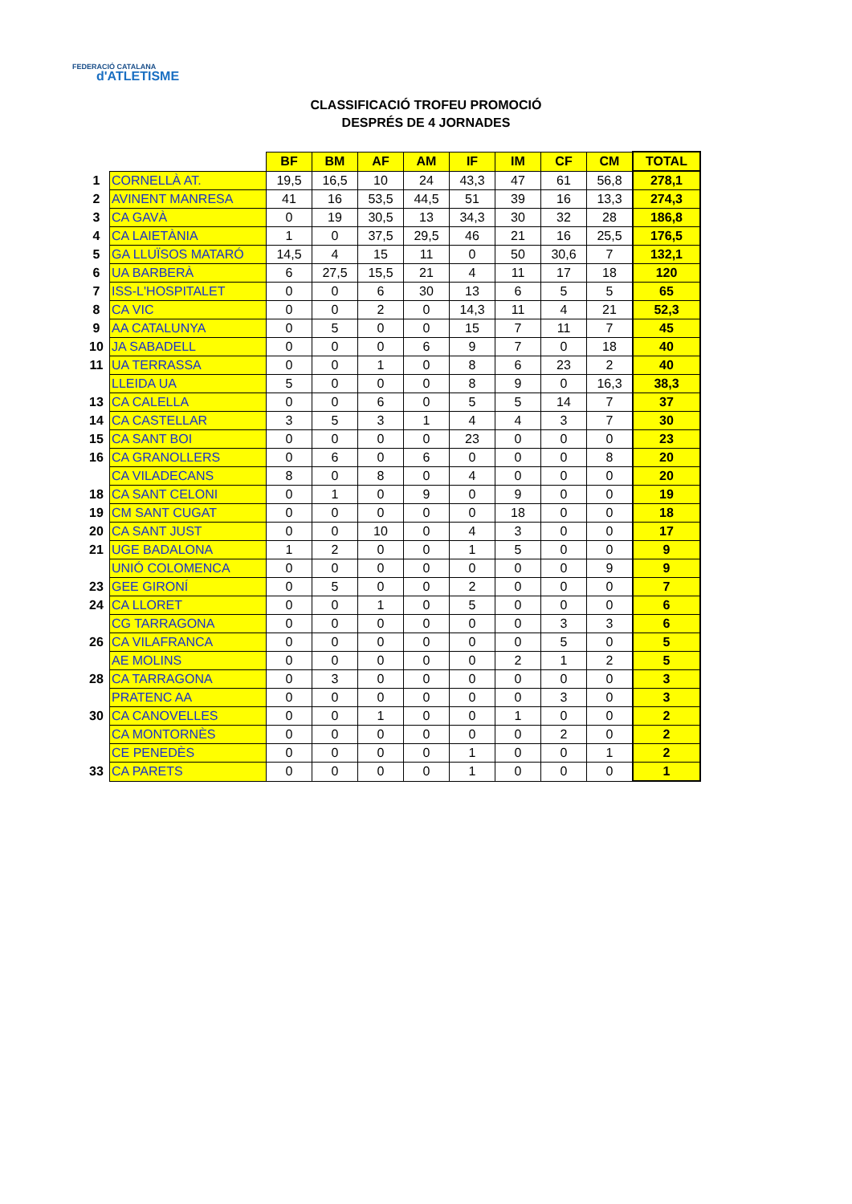FEDERACIÓ CATALANA
d'ATLETISME
CLASSIFICACIÓ TROFEU PROMOCIÓ
DESPRÉS DE 4 JORNADES
| | | BF | BM | AF | AM | IF | IM | CF | CM | TOTAL |
| 1 | CORNELLÀ AT. | 19,5 | 16,5 | 10 | 24 | 43,3 | 47 | 61 | 56,8 | 278,1 |
| 2 | AVINENT MANRESA | 41 | 16 | 53,5 | 44,5 | 51 | 39 | 16 | 13,3 | 274,3 |
| 3 | CA GAVÀ | 0 | 19 | 30,5 | 13 | 34,3 | 30 | 32 | 28 | 186,8 |
| 4 | CA LAIETÀNIA | 1 | 0 | 37,5 | 29,5 | 46 | 21 | 16 | 25,5 | 176,5 |
| 5 | GA LLUÏSOS MATARÓ | 14,5 | 4 | 15 | 11 | 0 | 50 | 30,6 | 7 | 132,1 |
| 6 | UA BARBERÀ | 6 | 27,5 | 15,5 | 21 | 4 | 11 | 17 | 18 | 120 |
| 7 | ISS-L'HOSPITALET | 0 | 0 | 6 | 30 | 13 | 6 | 5 | 5 | 65 |
| 8 | CA VIC | 0 | 0 | 2 | 0 | 14,3 | 11 | 4 | 21 | 52,3 |
| 9 | AA CATALUNYA | 0 | 5 | 0 | 0 | 15 | 7 | 11 | 7 | 45 |
| 10 | JA SABADELL | 0 | 0 | 0 | 6 | 9 | 7 | 0 | 18 | 40 |
| 11 | UA TERRASSA | 0 | 0 | 1 | 0 | 8 | 6 | 23 | 2 | 40 |
| | LLEIDA UA | 5 | 0 | 0 | 0 | 8 | 9 | 0 | 16,3 | 38,3 |
| 13 | CA CALELLA | 0 | 0 | 6 | 0 | 5 | 5 | 14 | 7 | 37 |
| 14 | CA CASTELLAR | 3 | 5 | 3 | 1 | 4 | 4 | 3 | 7 | 30 |
| 15 | CA SANT BOI | 0 | 0 | 0 | 0 | 23 | 0 | 0 | 0 | 23 |
| 16 | CA GRANOLLERS | 0 | 6 | 0 | 6 | 0 | 0 | 0 | 8 | 20 |
| | CA VILADECANS | 8 | 0 | 8 | 0 | 4 | 0 | 0 | 0 | 20 |
| 18 | CA SANT CELONI | 0 | 1 | 0 | 9 | 0 | 9 | 0 | 0 | 19 |
| 19 | CM SANT CUGAT | 0 | 0 | 0 | 0 | 0 | 18 | 0 | 0 | 18 |
| 20 | CA SANT JUST | 0 | 0 | 10 | 0 | 4 | 3 | 0 | 0 | 17 |
| 21 | UGE BADALONA | 1 | 2 | 0 | 0 | 1 | 5 | 0 | 0 | 9 |
| | UNIÓ COLOMENCA | 0 | 0 | 0 | 0 | 0 | 0 | 0 | 9 | 9 |
| 23 | GEE GIRONÍ | 0 | 5 | 0 | 0 | 2 | 0 | 0 | 0 | 7 |
| 24 | CA LLORET | 0 | 0 | 1 | 0 | 5 | 0 | 0 | 0 | 6 |
| | CG TARRAGONA | 0 | 0 | 0 | 0 | 0 | 0 | 3 | 3 | 6 |
| 26 | CA VILAFRANCA | 0 | 0 | 0 | 0 | 0 | 0 | 5 | 0 | 5 |
| | AE MOLINS | 0 | 0 | 0 | 0 | 0 | 2 | 1 | 2 | 5 |
| 28 | CA TARRAGONA | 0 | 3 | 0 | 0 | 0 | 0 | 0 | 0 | 3 |
| | PRATENC AA | 0 | 0 | 0 | 0 | 0 | 0 | 3 | 0 | 3 |
| 30 | CA CANOVELLES | 0 | 0 | 1 | 0 | 0 | 1 | 0 | 0 | 2 |
| | CA MONTORNÈS | 0 | 0 | 0 | 0 | 0 | 0 | 2 | 0 | 2 |
| | CE PENEDÈS | 0 | 0 | 0 | 0 | 1 | 0 | 0 | 1 | 2 |
| 33 | CA PARETS | 0 | 0 | 0 | 0 | 1 | 0 | 0 | 0 | 1 |